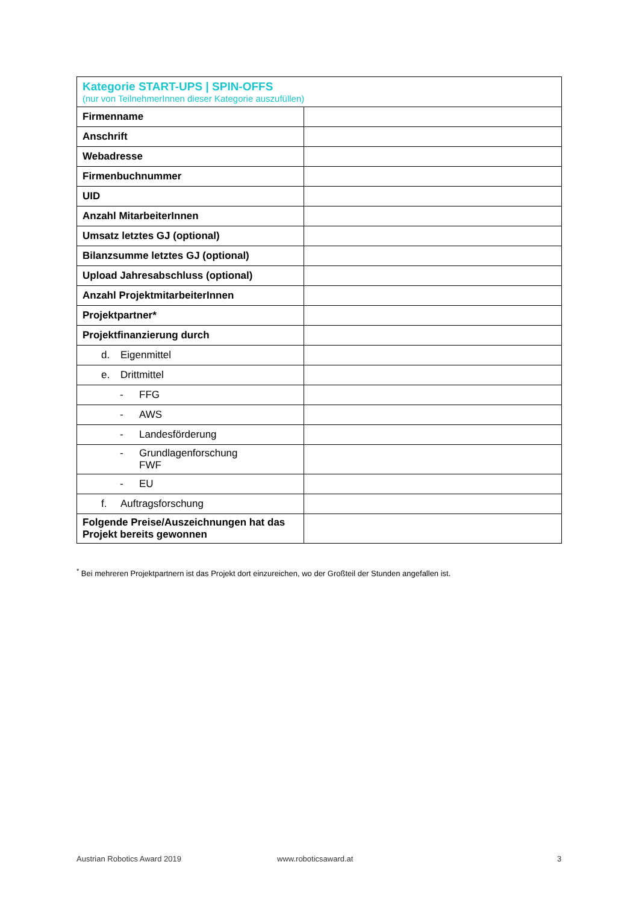| Kategorie START-UPS / SPIN-OFFS (nur von TeilnehmerInnen dieser Kategorie auszufüllen) | |
| --- | --- |
| Firmenname | |
| Anschrift | |
| Webadresse | |
| Firmenbuchnummer | |
| UID | |
| Anzahl MitarbeiterInnen | |
| Umsatz letztes GJ (optional) | |
| Bilanzsumme letztes GJ (optional) | |
| Upload Jahresabschluss (optional) | |
| Anzahl ProjektmitarbeiterInnen | |
| Projektpartner* | |
| Projektfinanzierung durch | |
| d. Eigenmittel | |
| e. Drittmittel | |
| - FFG | |
| - AWS | |
| - Landesförderung | |
| - Grundlagenforschung FWF | |
| - EU | |
| f. Auftragsforschung | |
| Folgende Preise/Auszeichnungen hat das Projekt bereits gewonnen | |
<sup>*</sup> Bei mehreren Projektpartnern ist das Projekt dort einzureichen, wo der Großteil der Stunden angefallen ist.
Austrian Robotics Award 2019 www.roboticsaward.at 3